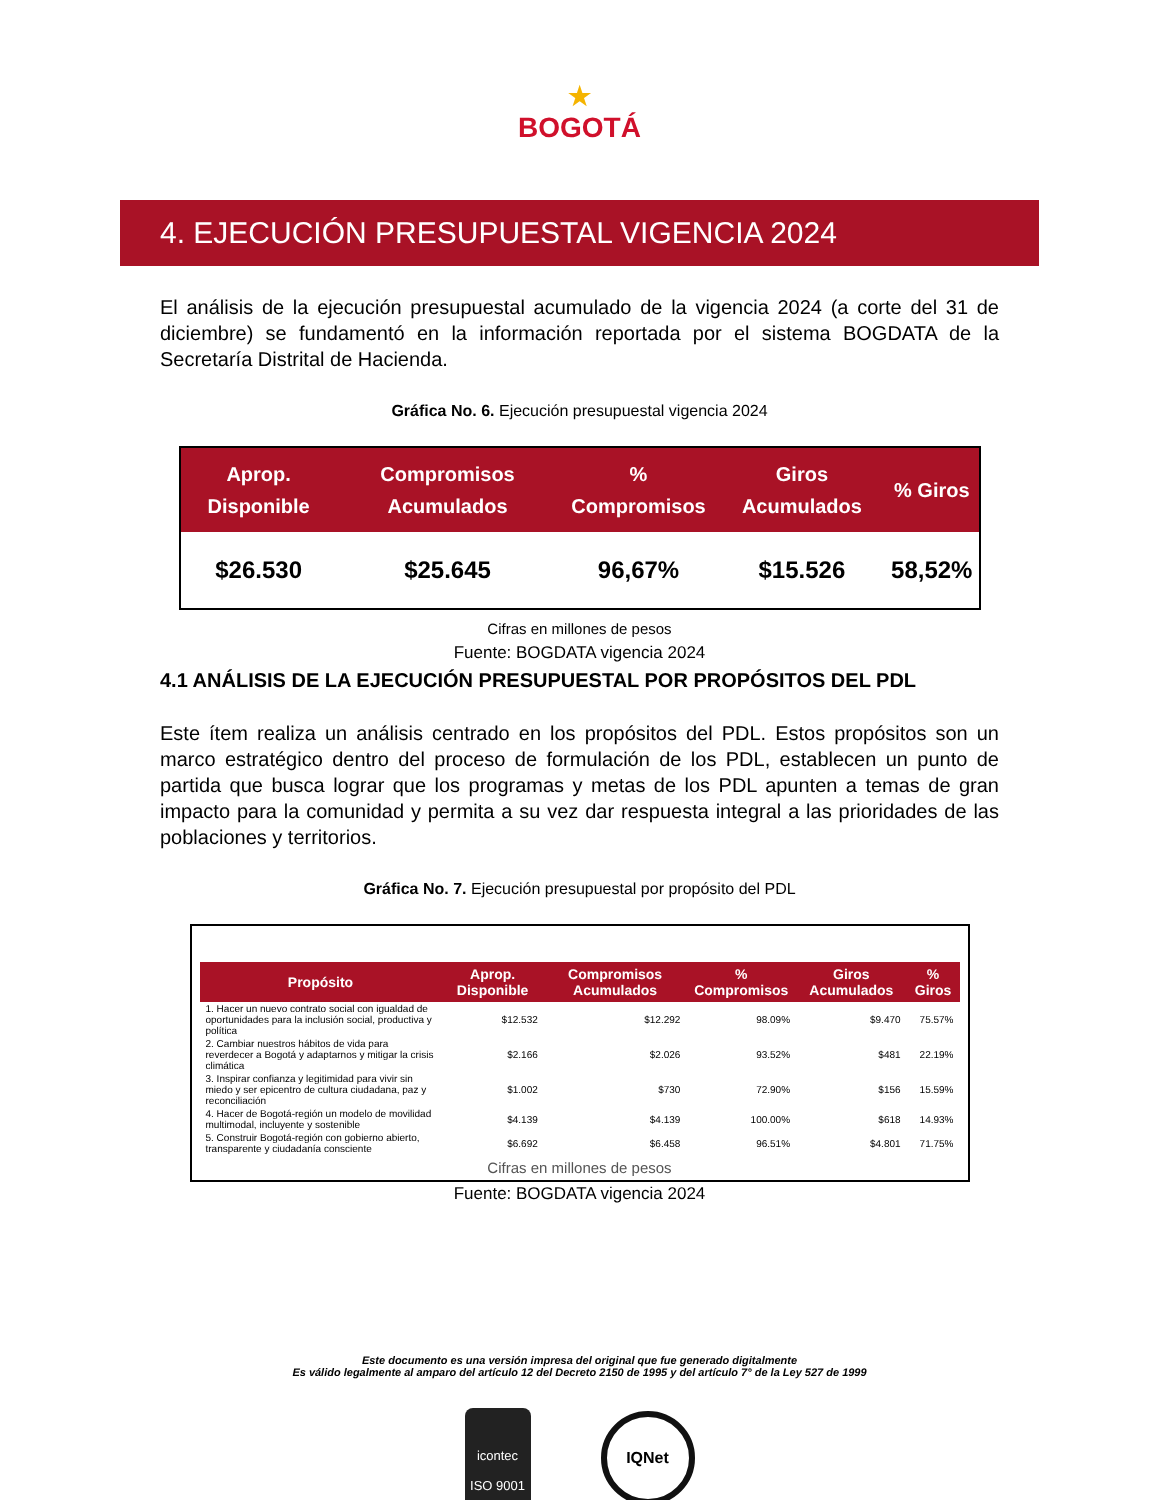★
BOGOTÁ
4. EJECUCIÓN PRESUPUESTAL VIGENCIA 2024
El análisis de la ejecución presupuestal acumulado de la vigencia 2024 (a corte del 31 de diciembre) se fundamentó en la información reportada por el sistema BOGDATA de la Secretaría Distrital de Hacienda.
Gráfica No. 6. Ejecución presupuestal vigencia 2024
| Aprop. Disponible | Compromisos Acumulados | % Compromisos | Giros Acumulados | % Giros |
| --- | --- | --- | --- | --- |
| $26.530 | $25.645 | 96,67% | $15.526 | 58,52% |
Cifras en millones de pesos
Fuente: BOGDATA vigencia 2024
4.1 ANÁLISIS DE LA EJECUCIÓN PRESUPUESTAL POR PROPÓSITOS DEL PDL
Este ítem realiza un análisis centrado en los propósitos del PDL. Estos propósitos son un marco estratégico dentro del proceso de formulación de los PDL, establecen un punto de partida que busca lograr que los programas y metas de los PDL apunten a temas de gran impacto para la comunidad y permita a su vez dar respuesta integral a las prioridades de las poblaciones y territorios.
Gráfica No. 7. Ejecución presupuestal por propósito del PDL
| Propósito | Aprop. Disponible | Compromisos Acumulados | % Compromisos | Giros Acumulados | % Giros |
| --- | --- | --- | --- | --- | --- |
| 1. Hacer un nuevo contrato social con igualdad de oportunidades para la inclusión social, productiva y política | $12.532 | $12.292 | 98.09% | $9.470 | 75.57% |
| 2. Cambiar nuestros hábitos de vida para reverdecer a Bogotá y adaptarnos y mitigar la crisis climática | $2.166 | $2.026 | 93.52% | $481 | 22.19% |
| 3. Inspirar confianza y legitimidad para vivir sin miedo y ser epicentro de cultura ciudadana, paz y reconciliación | $1.002 | $730 | 72.90% | $156 | 15.59% |
| 4. Hacer de Bogotá-región un modelo de movilidad multimodal, incluyente y sostenible | $4.139 | $4.139 | 100.00% | $618 | 14.93% |
| 5. Construir Bogotá-región con gobierno abierto, transparente y ciudadanía consciente | $6.692 | $6.458 | 96.51% | $4.801 | 71.75% |
Cifras en millones de pesos
Fuente: BOGDATA vigencia 2024
Este documento es una versión impresa del original que fue generado digitalmente
Es válido legalmente al amparo del artículo 12 del Decreto 2150 de 1995 y del artículo 7° de la Ley 527 de 1999
icontec
ISO 9001
IQNet